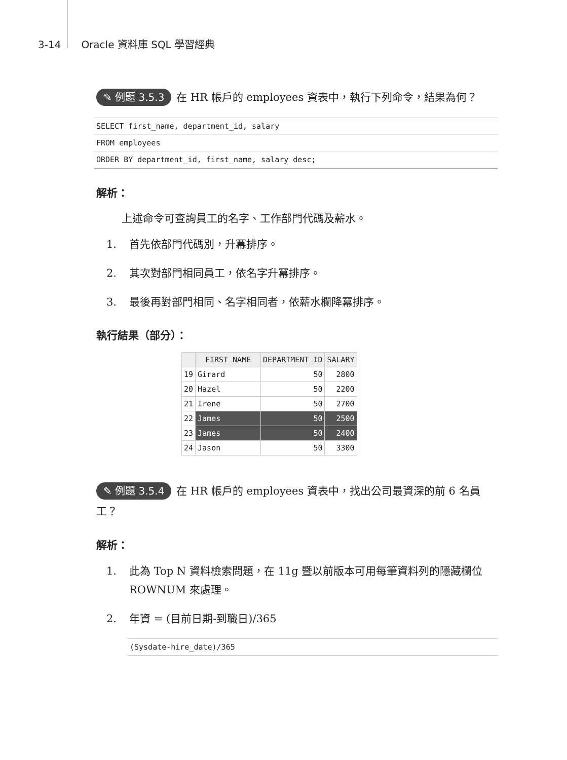3-14 Oracle 資料庫 SQL 學習經典
✎ 例題 3.5.3 在 HR 帳戶的 employees 資表中，執行下列命令，結果為何？
SELECT first_name, department_id, salary
FROM employees
ORDER BY department_id, first_name, salary desc;
解析：
上述命令可查詢員工的名字、工作部門代碼及薪水。
1. 首先依部門代碼別，升冪排序。
2. 其次對部門相同員工，依名字升冪排序。
3. 最後再對部門相同、名字相同者，依薪水欄降冪排序。
執行結果（部分）：
| | FIRST_NAME | DEPARTMENT_ID | SALARY |
| --- | --- | --- | --- |
| 19 | Girard | 50 | 2800 |
| 20 | Hazel | 50 | 2200 |
| 21 | Irene | 50 | 2700 |
| 22 | James | 50 | 2500 |
| 23 | James | 50 | 2400 |
| 24 | Jason | 50 | 3300 |
✎ 例題 3.5.4 在 HR 帳戶的 employees 資表中，找出公司最資深的前 6 名員工？
解析：
1. 此為 Top N 資料檢索問題，在 11g 暨以前版本可用每筆資料列的隱藏欄位 ROWNUM 來處理。
2. 年資 = (目前日期-到職日)/365
(Sysdate-hire_date)/365